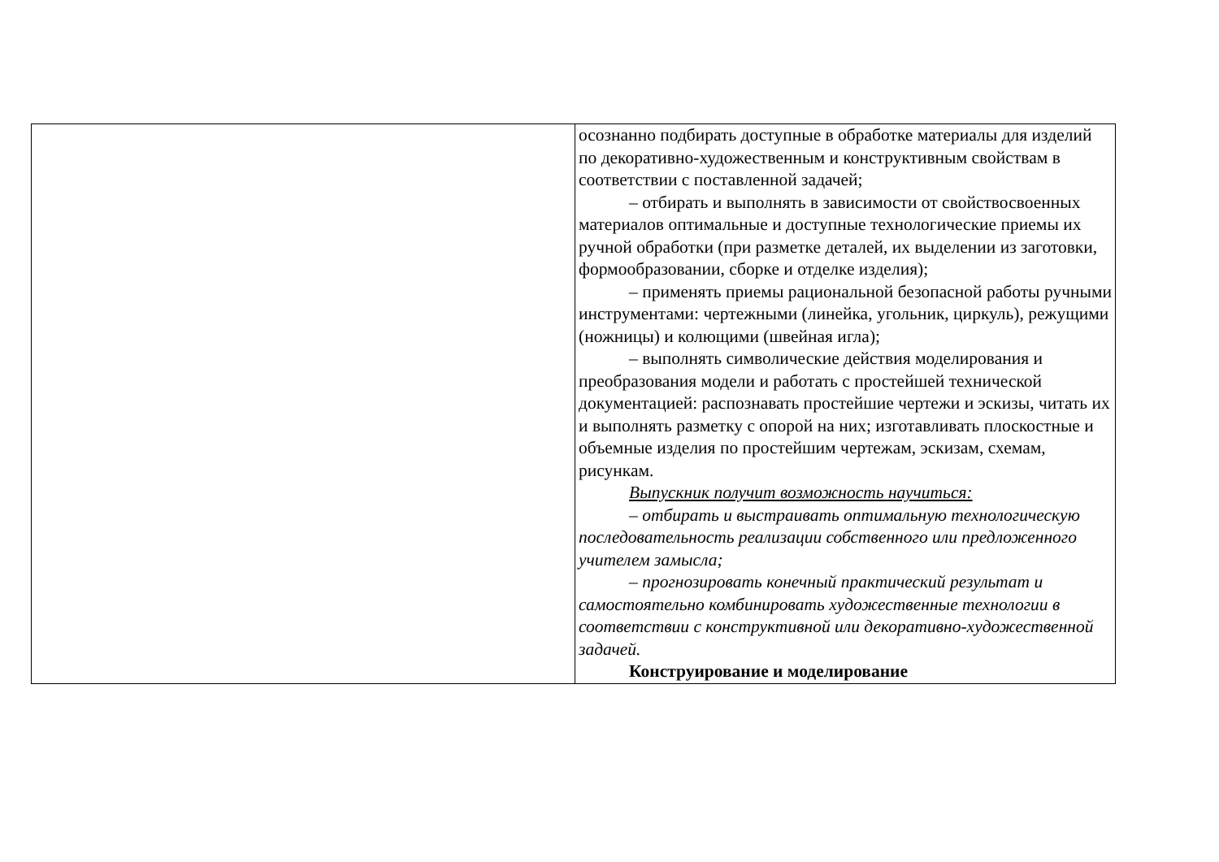| | осознанно подбирать доступные в обработке материалы для изделий по декоративно-художественным и конструктивным свойствам в соответствии с поставленной задачей; – отбирать и выполнять в зависимости от свойствосвоенных материалов оптимальные и доступные технологические приемы их ручной обработки (при разметке деталей, их выделении из заготовки, формообразовании, сборке и отделке изделия); – применять приемы рациональной безопасной работы ручными инструментами: чертежными (линейка, угольник, циркуль), режущими (ножницы) и колющими (швейная игла); – выполнять символические действия моделирования и преобразования модели и работать с простейшей технической документацией: распознавать простейшие чертежи и эскизы, читать их и выполнять разметку с опорой на них; изготавливать плоскостные и объемные изделия по простейшим чертежам, эскизам, схемам, рисункам. Выпускник получит возможность научиться: – отбирать и выстраивать оптимальную технологическую последовательность реализации собственного или предложенного учителем замысла; – прогнозировать конечный практический результат и самостоятельно комбинировать художественные технологии в соответствии с конструктивной или декоративно-художественной задачей. Конструирование и моделирование |